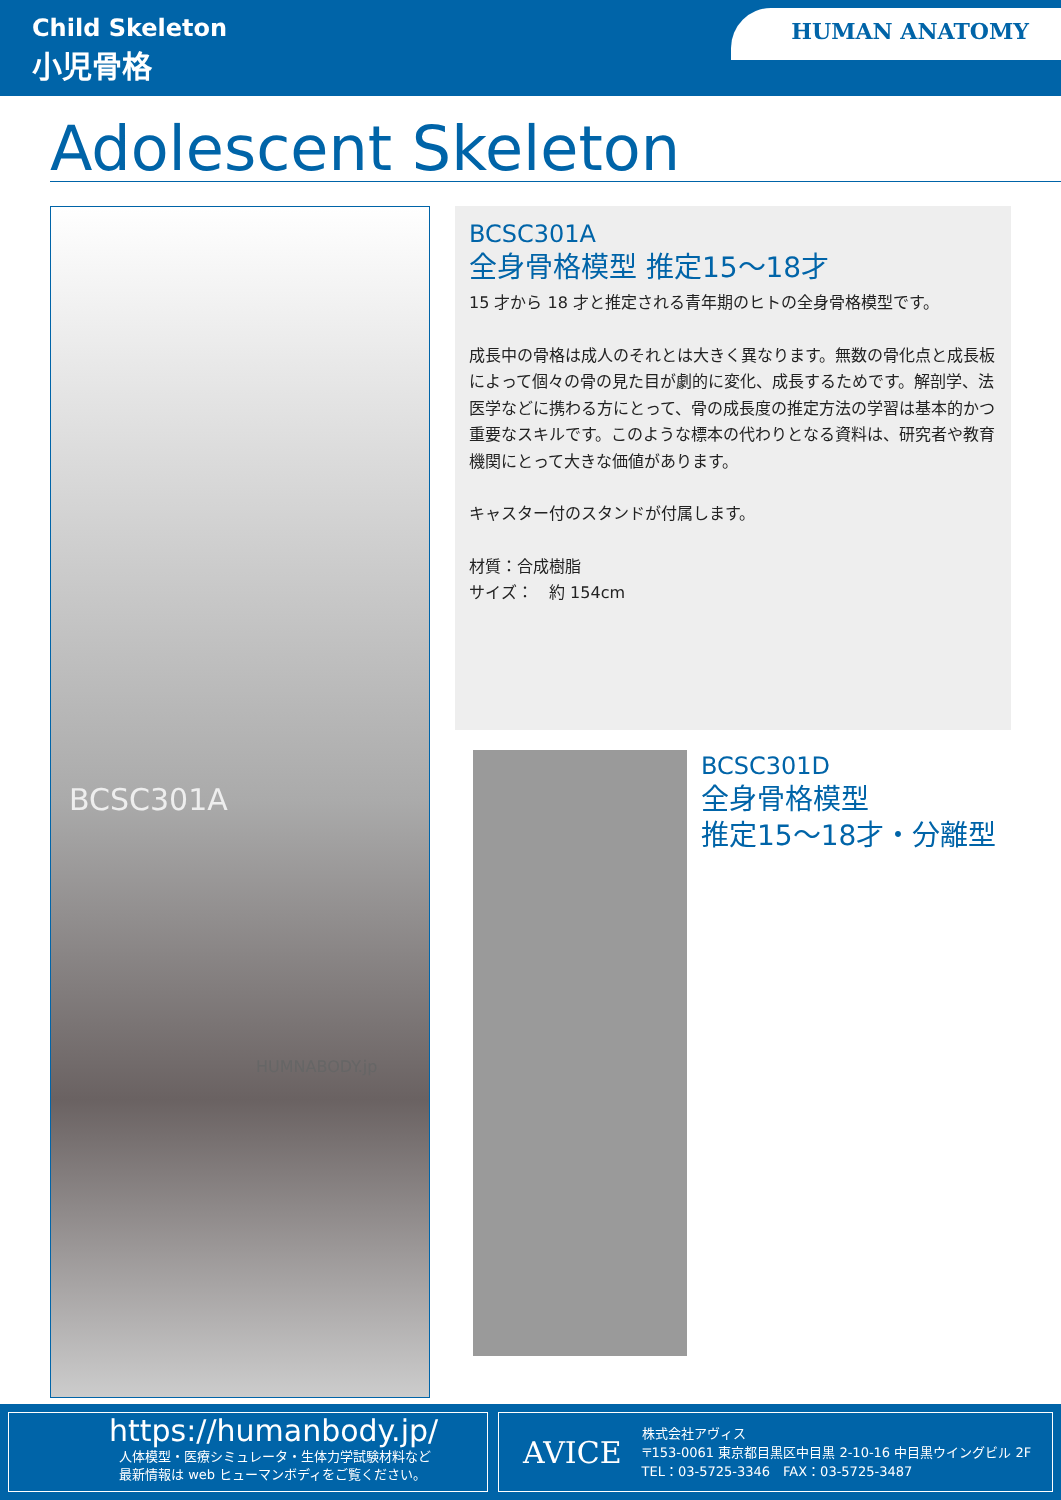Child Skeleton
小児骨格
HUMAN ANATOMY
Adolescent Skeleton
BCSC301A
HUMNABODY.jp
BCSC301A
全身骨格模型 推定15〜18才
15 才から 18 才と推定される青年期のヒトの全身骨格模型です。
成長中の骨格は成人のそれとは大きく異なります。無数の骨化点と成長板によって個々の骨の見た目が劇的に変化、成長するためです。解剖学、法医学などに携わる方にとって、骨の成長度の推定方法の学習は基本的かつ重要なスキルです。このような標本の代わりとなる資料は、研究者や教育機関にとって大きな価値があります。
キャスター付のスタンドが付属します。
材質：合成樹脂
サイズ：　約 154cm
BCSC301D
全身骨格模型
推定15〜18才・分離型
https://humanbody.jp/
人体模型・医療シミュレータ・生体力学試験材料など
最新情報は web ヒューマンボディをご覧ください。
AVICE
株式会社アヴィス
〒153-0061 東京都目黒区中目黒 2-10-16 中目黒ウイングビル 2F
TEL：03-5725-3346　FAX：03-5725-3487